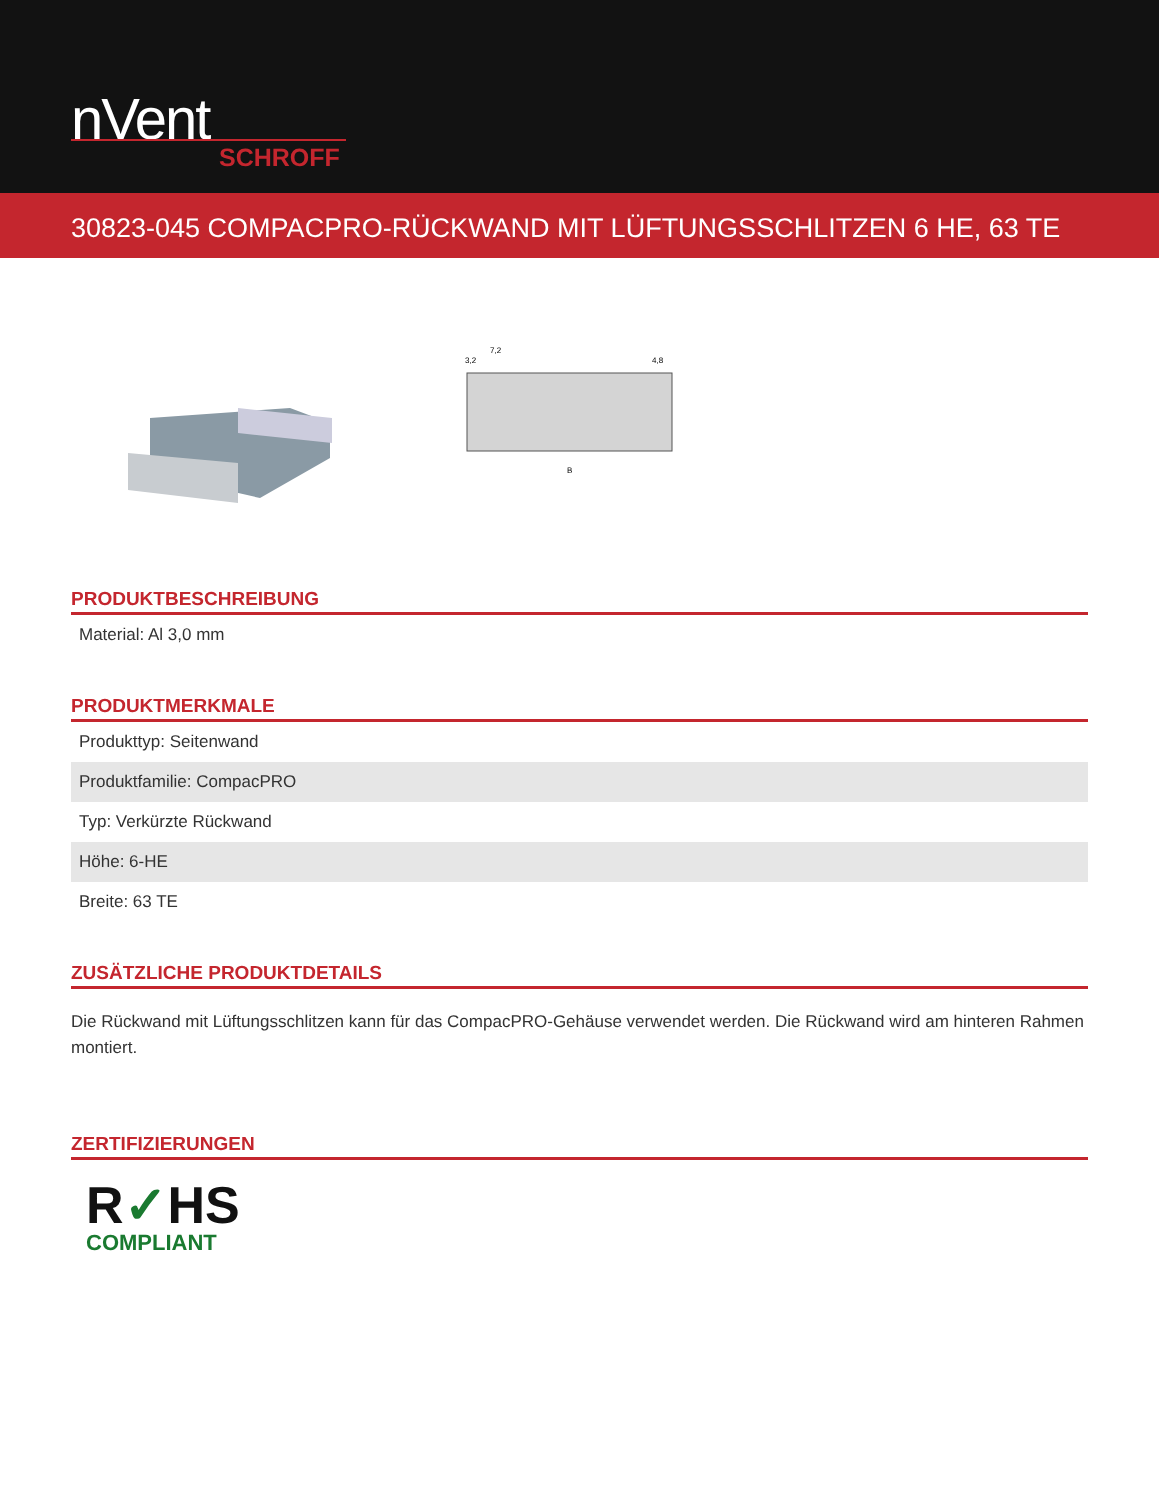nVent
SCHROFF
30823-045 COMPACPRO-RÜCKWAND MIT LÜFTUNGSSCHLITZEN 6 HE, 63 TE
7,2
3,2
4,8
B
PRODUKTBESCHREIBUNG
| Material: Al 3,0 mm |
PRODUKTMERKMALE
| Produkttyp: Seitenwand |
| Produktfamilie: CompacPRO |
| Typ: Verkürzte Rückwand |
| Höhe: 6-HE |
| Breite: 63 TE |
ZUSÄTZLICHE PRODUKTDETAILS
Die Rückwand mit Lüftungsschlitzen kann für das CompacPRO-Gehäuse verwendet werden. Die Rückwand wird am hinteren Rahmen montiert.
ZERTIFIZIERUNGEN
R✓HS
COMPLIANT